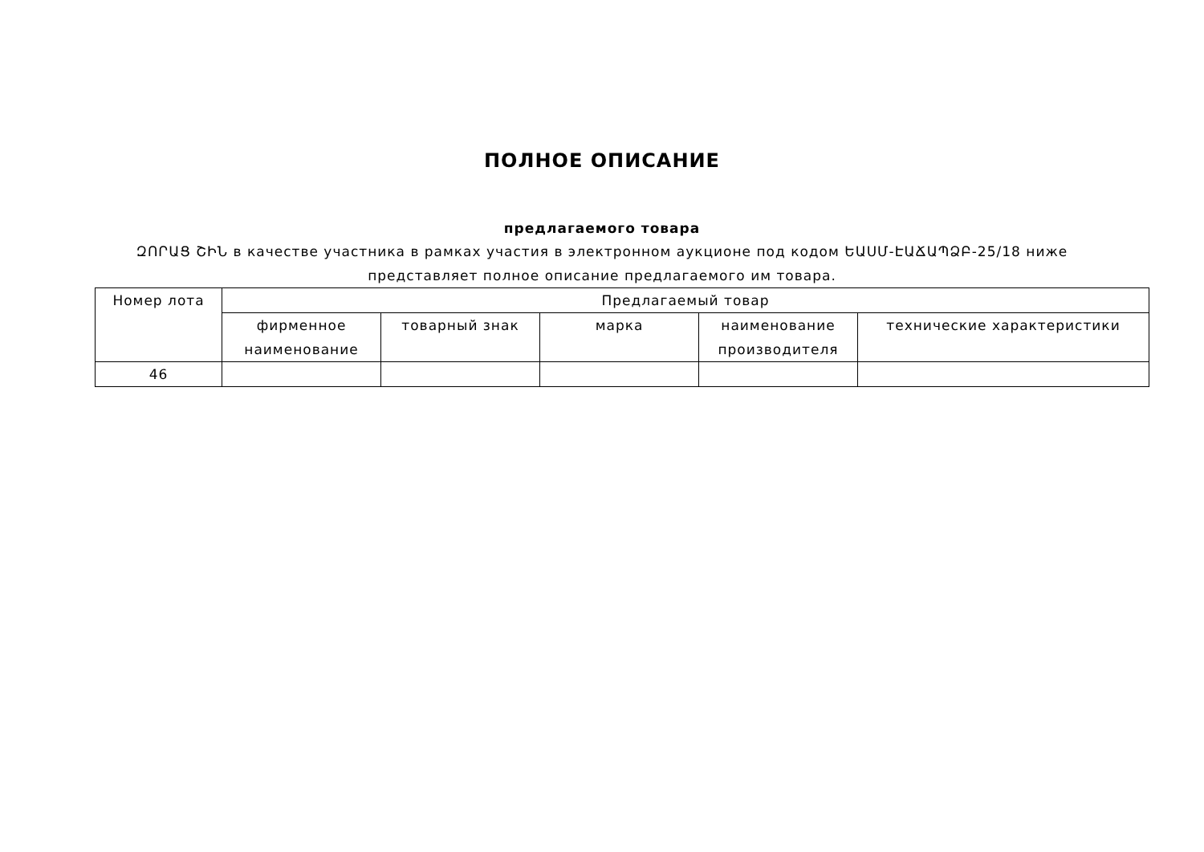ПОЛНОЕ ОПИСАНИЕ
предлагаемого товара
ԶՈՐԱՑ ՇԻՆ в качестве участника в рамках участия в электронном аукционе под кодом ԵԱՍՄ-ԷԱՃԱՊՁԲ-25/18 ниже представляет полное описание предлагаемого им товара.
| Номер лота | Предлагаемый товар | | | | |
| --- | --- | --- | --- | --- | --- |
| | фирменное наименование | товарный знак | марка | наименование производителя | технические характеристики |
| 46 | | | | | |